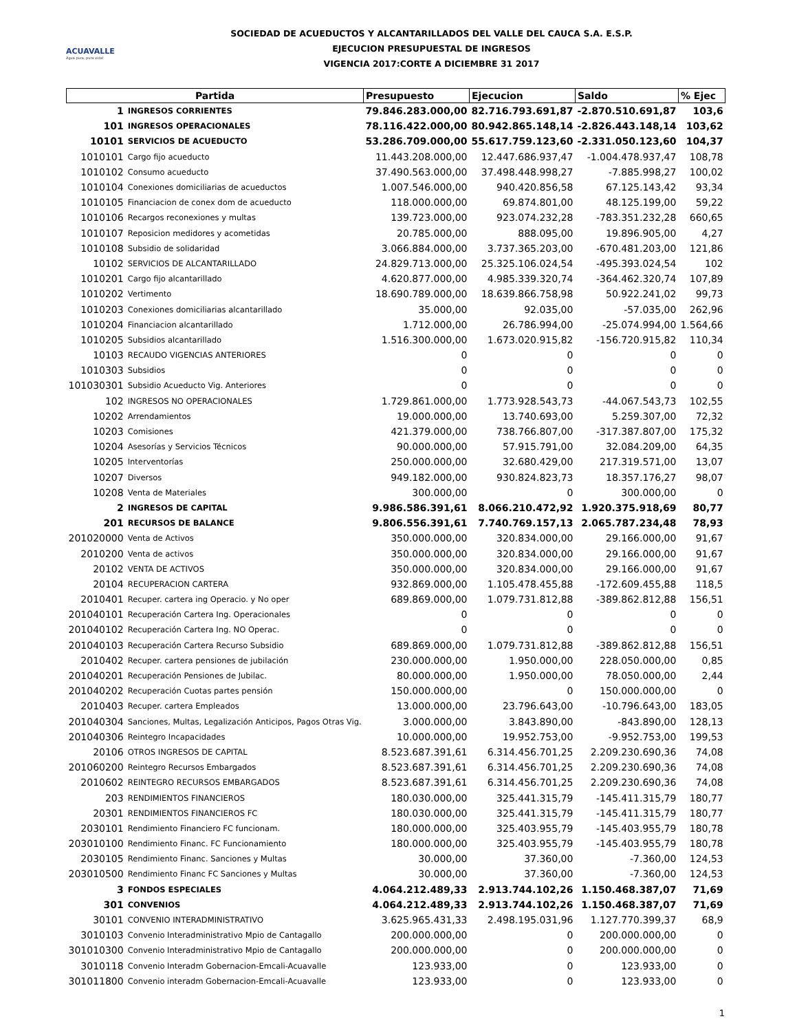ACUAVALLE
Agua pura, pura vida!
SOCIEDAD DE ACUEDUCTOS Y ALCANTARILLADOS DEL VALLE DEL CAUCA S.A. E.S.P.
EJECUCION PRESUPUESTAL DE INGRESOS
VIGENCIA 2017:CORTE A DICIEMBRE 31 2017
| Partida | | Presupuesto | Ejecucion | Saldo | % Ejec |
| --- | --- | --- | --- | --- | --- |
| 1 | INGRESOS CORRIENTES | 79.846.283.000,00 | 82.716.793.691,87 | -2.870.510.691,87 | 103,6 |
| 101 | INGRESOS OPERACIONALES | 78.116.422.000,00 | 80.942.865.148,14 | -2.826.443.148,14 | 103,62 |
| 10101 | SERVICIOS DE ACUEDUCTO | 53.286.709.000,00 | 55.617.759.123,60 | -2.331.050.123,60 | 104,37 |
| 1010101 | Cargo fijo acueducto | 11.443.208.000,00 | 12.447.686.937,47 | -1.004.478.937,47 | 108,78 |
| 1010102 | Consumo acueducto | 37.490.563.000,00 | 37.498.448.998,27 | -7.885.998,27 | 100,02 |
| 1010104 | Conexiones domiciliarias de acueductos | 1.007.546.000,00 | 940.420.856,58 | 67.125.143,42 | 93,34 |
| 1010105 | Financiacion de conex dom de acueducto | 118.000.000,00 | 69.874.801,00 | 48.125.199,00 | 59,22 |
| 1010106 | Recargos reconexiones y multas | 139.723.000,00 | 923.074.232,28 | -783.351.232,28 | 660,65 |
| 1010107 | Reposicion medidores y acometidas | 20.785.000,00 | 888.095,00 | 19.896.905,00 | 4,27 |
| 1010108 | Subsidio de solidaridad | 3.066.884.000,00 | 3.737.365.203,00 | -670.481.203,00 | 121,86 |
| 10102 | SERVICIOS DE ALCANTARILLADO | 24.829.713.000,00 | 25.325.106.024,54 | -495.393.024,54 | 102 |
| 1010201 | Cargo fijo alcantarillado | 4.620.877.000,00 | 4.985.339.320,74 | -364.462.320,74 | 107,89 |
| 1010202 | Vertimento | 18.690.789.000,00 | 18.639.866.758,98 | 50.922.241,02 | 99,73 |
| 1010203 | Conexiones domiciliarias alcantarillado | 35.000,00 | 92.035,00 | -57.035,00 | 262,96 |
| 1010204 | Financiacion alcantarillado | 1.712.000,00 | 26.786.994,00 | -25.074.994,00 | 1.564,66 |
| 1010205 | Subsidios alcantarillado | 1.516.300.000,00 | 1.673.020.915,82 | -156.720.915,82 | 110,34 |
| 10103 | RECAUDO VIGENCIAS ANTERIORES | 0 | 0 | 0 | 0 |
| 1010303 | Subsidios | 0 | 0 | 0 | 0 |
| 101030301 | Subsidio Acueducto Vig. Anteriores | 0 | 0 | 0 | 0 |
| 102 | INGRESOS NO OPERACIONALES | 1.729.861.000,00 | 1.773.928.543,73 | -44.067.543,73 | 102,55 |
| 10202 | Arrendamientos | 19.000.000,00 | 13.740.693,00 | 5.259.307,00 | 72,32 |
| 10203 | Comisiones | 421.379.000,00 | 738.766.807,00 | -317.387.807,00 | 175,32 |
| 10204 | Asesorías y Servicios Técnicos | 90.000.000,00 | 57.915.791,00 | 32.084.209,00 | 64,35 |
| 10205 | Interventorías | 250.000.000,00 | 32.680.429,00 | 217.319.571,00 | 13,07 |
| 10207 | Diversos | 949.182.000,00 | 930.824.823,73 | 18.357.176,27 | 98,07 |
| 10208 | Venta de Materiales | 300.000,00 | 0 | 300.000,00 | 0 |
| 2 | INGRESOS DE CAPITAL | 9.986.586.391,61 | 8.066.210.472,92 | 1.920.375.918,69 | 80,77 |
| 201 | RECURSOS DE BALANCE | 9.806.556.391,61 | 7.740.769.157,13 | 2.065.787.234,48 | 78,93 |
| 201020000 | Venta de Activos | 350.000.000,00 | 320.834.000,00 | 29.166.000,00 | 91,67 |
| 2010200 | Venta de activos | 350.000.000,00 | 320.834.000,00 | 29.166.000,00 | 91,67 |
| 20102 | VENTA DE ACTIVOS | 350.000.000,00 | 320.834.000,00 | 29.166.000,00 | 91,67 |
| 20104 | RECUPERACION CARTERA | 932.869.000,00 | 1.105.478.455,88 | -172.609.455,88 | 118,5 |
| 2010401 | Recuper. cartera ing Operacio. y No oper | 689.869.000,00 | 1.079.731.812,88 | -389.862.812,88 | 156,51 |
| 201040101 | Recuperación Cartera Ing. Operacionales | 0 | 0 | 0 | 0 |
| 201040102 | Recuperación Cartera Ing. NO Operac. | 0 | 0 | 0 | 0 |
| 201040103 | Recuperación Cartera Recurso Subsidio | 689.869.000,00 | 1.079.731.812,88 | -389.862.812,88 | 156,51 |
| 2010402 | Recuper. cartera pensiones de jubilación | 230.000.000,00 | 1.950.000,00 | 228.050.000,00 | 0,85 |
| 201040201 | Recuperación Pensiones de Jubilac. | 80.000.000,00 | 1.950.000,00 | 78.050.000,00 | 2,44 |
| 201040202 | Recuperación Cuotas partes pensión | 150.000.000,00 | 0 | 150.000.000,00 | 0 |
| 2010403 | Recuper. cartera Empleados | 13.000.000,00 | 23.796.643,00 | -10.796.643,00 | 183,05 |
| 201040304 | Sanciones, Multas, Legalización Anticipos, Pagos Otras Vig. | 3.000.000,00 | 3.843.890,00 | -843.890,00 | 128,13 |
| 201040306 | Reintegro Incapacidades | 10.000.000,00 | 19.952.753,00 | -9.952.753,00 | 199,53 |
| 20106 | OTROS INGRESOS DE CAPITAL | 8.523.687.391,61 | 6.314.456.701,25 | 2.209.230.690,36 | 74,08 |
| 201060200 | Reintegro Recursos Embargados | 8.523.687.391,61 | 6.314.456.701,25 | 2.209.230.690,36 | 74,08 |
| 2010602 | REINTEGRO RECURSOS EMBARGADOS | 8.523.687.391,61 | 6.314.456.701,25 | 2.209.230.690,36 | 74,08 |
| 203 | RENDIMIENTOS FINANCIEROS | 180.030.000,00 | 325.441.315,79 | -145.411.315,79 | 180,77 |
| 20301 | RENDIMIENTOS FINANCIEROS FC | 180.030.000,00 | 325.441.315,79 | -145.411.315,79 | 180,77 |
| 2030101 | Rendimiento Financiero FC funcionam. | 180.000.000,00 | 325.403.955,79 | -145.403.955,79 | 180,78 |
| 203010100 | Rendimiento Financ. FC Funcionamiento | 180.000.000,00 | 325.403.955,79 | -145.403.955,79 | 180,78 |
| 2030105 | Rendimiento Financ. Sanciones y Multas | 30.000,00 | 37.360,00 | -7.360,00 | 124,53 |
| 203010500 | Rendimiento Financ FC Sanciones y Multas | 30.000,00 | 37.360,00 | -7.360,00 | 124,53 |
| 3 | FONDOS ESPECIALES | 4.064.212.489,33 | 2.913.744.102,26 | 1.150.468.387,07 | 71,69 |
| 301 | CONVENIOS | 4.064.212.489,33 | 2.913.744.102,26 | 1.150.468.387,07 | 71,69 |
| 30101 | CONVENIO INTERADMINISTRATIVO | 3.625.965.431,33 | 2.498.195.031,96 | 1.127.770.399,37 | 68,9 |
| 3010103 | Convenio Interadministrativo Mpio de Cantagallo | 200.000.000,00 | 0 | 200.000.000,00 | 0 |
| 301010300 | Convenio Interadministrativo Mpio de Cantagallo | 200.000.000,00 | 0 | 200.000.000,00 | 0 |
| 3010118 | Convenio Interadm Gobernacion-Emcali-Acuavalle | 123.933,00 | 0 | 123.933,00 | 0 |
| 301011800 | Convenio interadm Gobernacion-Emcali-Acuavalle | 123.933,00 | 0 | 123.933,00 | 0 |
1